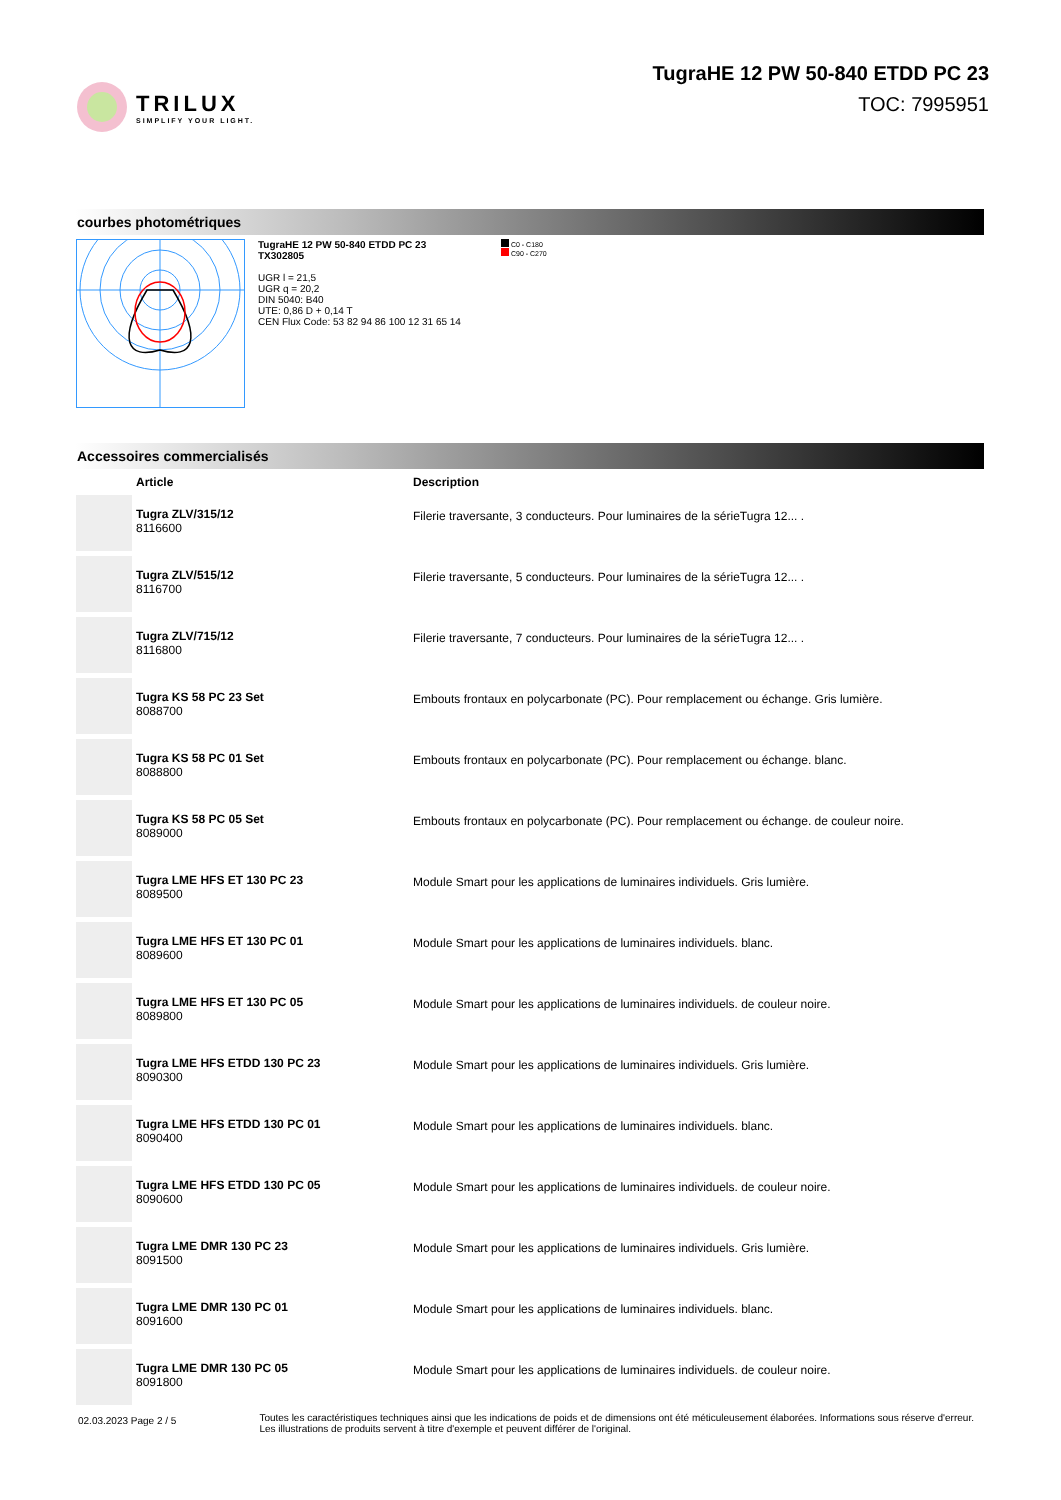TRILUX
SIMPLIFY YOUR LIGHT.
TugraHE 12 PW 50-840 ETDD PC 23
TOC: 7995951
courbes photométriques
TugraHE 12 PW 50-840 ETDD PC 23
TX302805
UGR l = 21,5
UGR q = 20,2
DIN 5040: B40
UTE: 0,86 D + 0,14 T
CEN Flux Code: 53 82 94 86 100 12 31 65 14
C0 - C180
C90 - C270
Accessoires commercialisés
| | Article | Description |
| --- | --- | --- |
| | Tugra ZLV/315/12 8116600 | Filerie traversante, 3 conducteurs. Pour luminaires de la sérieTugra 12... . |
| | Tugra ZLV/515/12 8116700 | Filerie traversante, 5 conducteurs. Pour luminaires de la sérieTugra 12... . |
| | Tugra ZLV/715/12 8116800 | Filerie traversante, 7 conducteurs. Pour luminaires de la sérieTugra 12... . |
| | Tugra KS 58 PC 23 Set 8088700 | Embouts frontaux en polycarbonate (PC). Pour remplacement ou échange. Gris lumière. |
| | Tugra KS 58 PC 01 Set 8088800 | Embouts frontaux en polycarbonate (PC). Pour remplacement ou échange. blanc. |
| | Tugra KS 58 PC 05 Set 8089000 | Embouts frontaux en polycarbonate (PC). Pour remplacement ou échange. de couleur noire. |
| | Tugra LME HFS ET 130 PC 23 8089500 | Module Smart pour les applications de luminaires individuels. Gris lumière. |
| | Tugra LME HFS ET 130 PC 01 8089600 | Module Smart pour les applications de luminaires individuels. blanc. |
| | Tugra LME HFS ET 130 PC 05 8089800 | Module Smart pour les applications de luminaires individuels. de couleur noire. |
| | Tugra LME HFS ETDD 130 PC 23 8090300 | Module Smart pour les applications de luminaires individuels. Gris lumière. |
| | Tugra LME HFS ETDD 130 PC 01 8090400 | Module Smart pour les applications de luminaires individuels. blanc. |
| | Tugra LME HFS ETDD 130 PC 05 8090600 | Module Smart pour les applications de luminaires individuels. de couleur noire. |
| | Tugra LME DMR 130 PC 23 8091500 | Module Smart pour les applications de luminaires individuels. Gris lumière. |
| | Tugra LME DMR 130 PC 01 8091600 | Module Smart pour les applications de luminaires individuels. blanc. |
| | Tugra LME DMR 130 PC 05 8091800 | Module Smart pour les applications de luminaires individuels. de couleur noire. |
02.03.2023 Page 2 / 5
Toutes les caractéristiques techniques ainsi que les indications de poids et de dimensions ont été méticuleusement élaborées. Informations sous réserve d'erreur. Les illustrations de produits servent à titre d'exemple et peuvent différer de l'original.